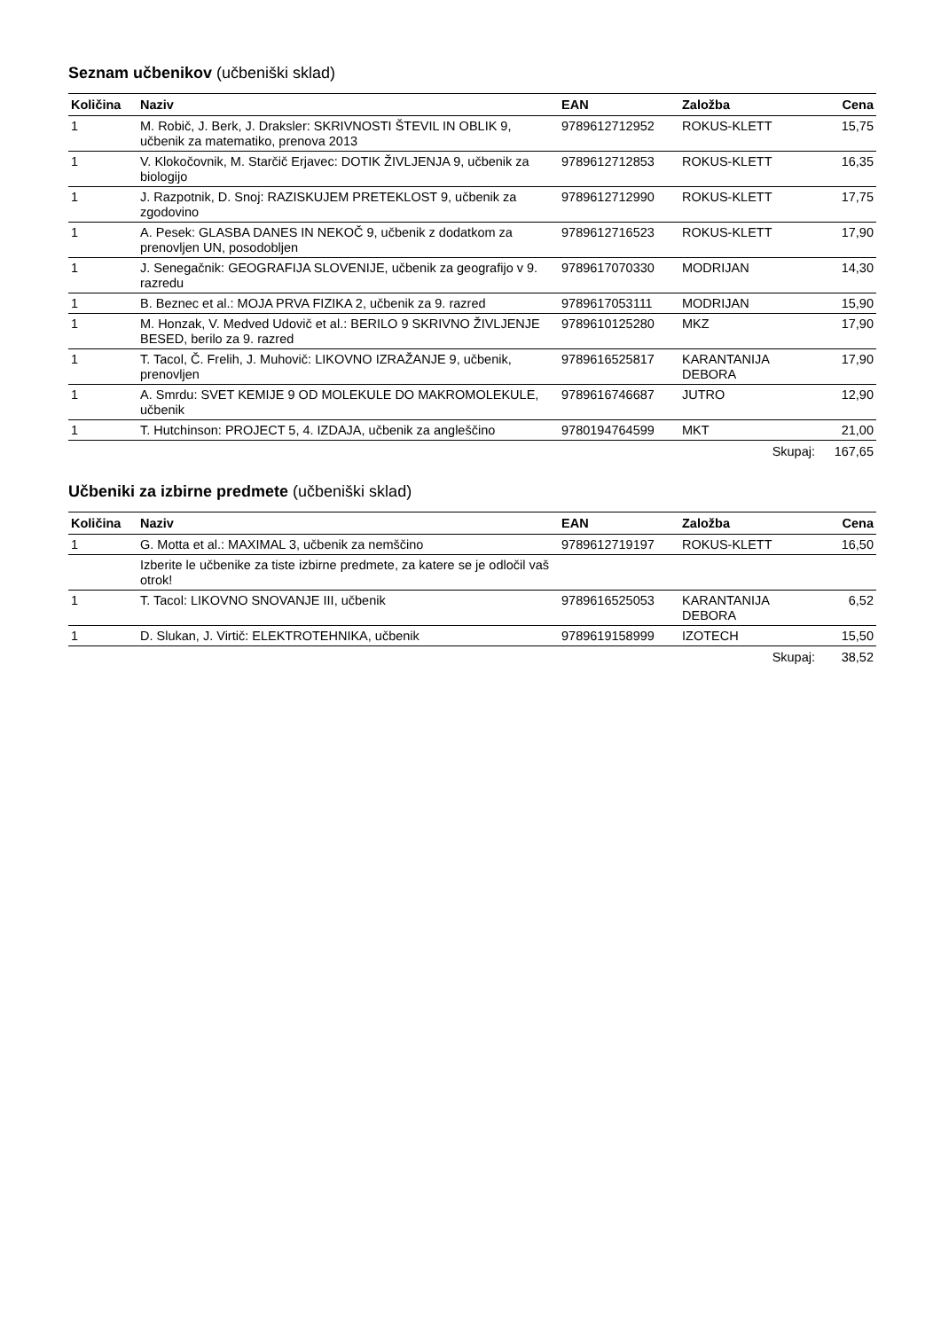Seznam učbenikov (učbeniški sklad)
| Količina | Naziv | EAN | Založba | Cena |
| --- | --- | --- | --- | --- |
| 1 | M. Robič, J. Berk, J. Draksler: SKRIVNOSTI ŠTEVIL IN OBLIK 9, učbenik za matematiko, prenova 2013 | 9789612712952 | ROKUS-KLETT | 15,75 |
| 1 | V. Klokočovnik, M. Starčič Erjavec: DOTIK ŽIVLJENJA 9, učbenik za biologijo | 9789612712853 | ROKUS-KLETT | 16,35 |
| 1 | J. Razpotnik, D. Snoj: RAZISKUJEM PRETEKLOST 9, učbenik za zgodovino | 9789612712990 | ROKUS-KLETT | 17,75 |
| 1 | A. Pesek: GLASBA DANES IN NEKOČ 9, učbenik z dodatkom za prenovljen UN, posodobljen | 9789612716523 | ROKUS-KLETT | 17,90 |
| 1 | J. Senegačnik: GEOGRAFIJA SLOVENIJE, učbenik za geografijo v 9. razredu | 9789617070330 | MODRIJAN | 14,30 |
| 1 | B. Beznec et al.: MOJA PRVA FIZIKA 2, učbenik za 9. razred | 9789617053111 | MODRIJAN | 15,90 |
| 1 | M. Honzak, V. Medved Udovič et al.: BERILO 9 SKRIVNO ŽIVLJENJE BESED, berilo za 9. razred | 9789610125280 | MKZ | 17,90 |
| 1 | T. Tacol, Č. Frelih, J. Muhovič: LIKOVNO IZRAŽANJE 9, učbenik, prenovljen | 9789616525817 | KARANTANIJA DEBORA | 17,90 |
| 1 | A. Smrdu: SVET KEMIJE 9 OD MOLEKULE DO MAKROMOLEKULE, učbenik | 9789616746687 | JUTRO | 12,90 |
| 1 | T. Hutchinson: PROJECT 5, 4. IZDAJA, učbenik za angleščino | 9780194764599 | MKT | 21,00 |
| | | | Skupaj: | 167,65 |
Učbeniki za izbirne predmete (učbeniški sklad)
| Količina | Naziv | EAN | Založba | Cena |
| --- | --- | --- | --- | --- |
| 1 | G. Motta et al.: MAXIMAL 3, učbenik za nemščino | 9789612719197 | ROKUS-KLETT | 16,50 |
| | Izberite le učbenike za tiste izbirne predmete, za katere se je odločil vaš otrok! | | | |
| 1 | T. Tacol: LIKOVNO SNOVANJE III, učbenik | 9789616525053 | KARANTANIJA DEBORA | 6,52 |
| 1 | D. Slukan, J. Virtič: ELEKTROTEHNIKA, učbenik | 9789619158999 | IZOTECH | 15,50 |
| | | | Skupaj: | 38,52 |